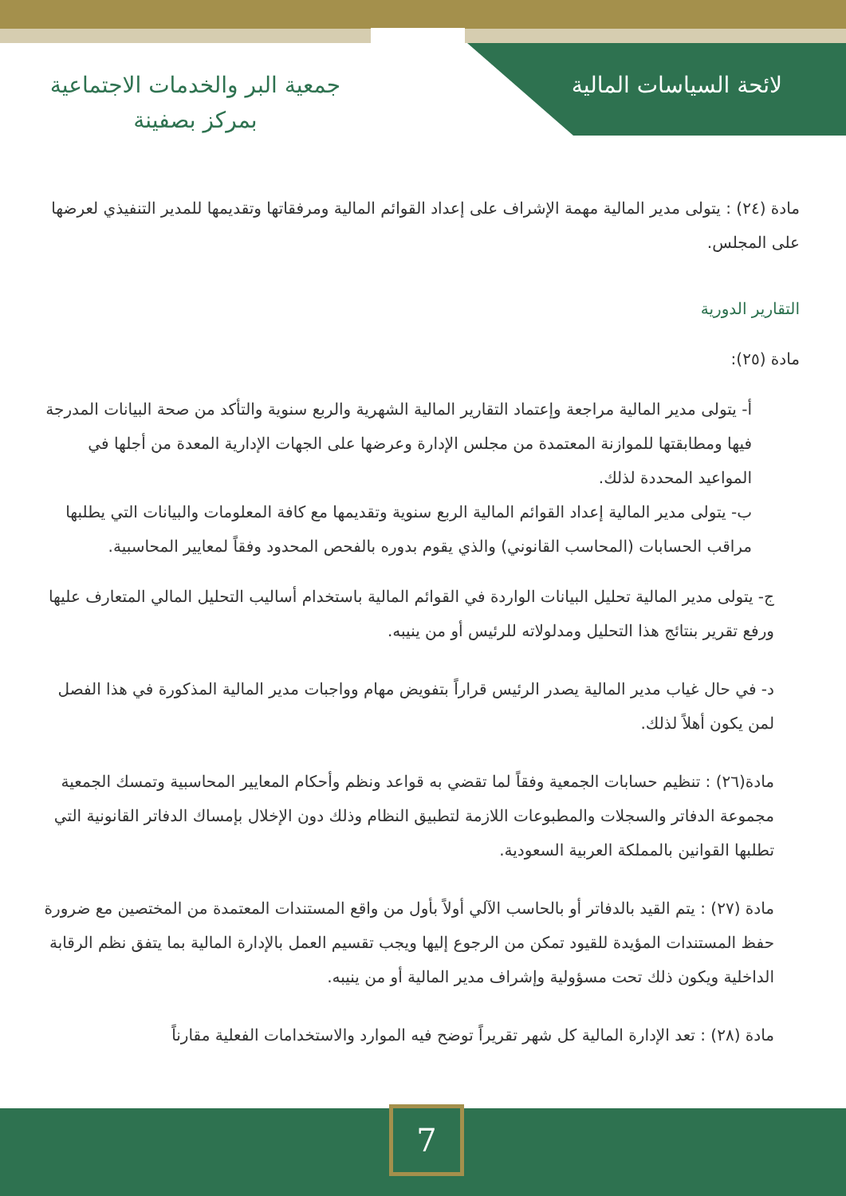لائحة السياسات المالية
جمعية البر والخدمات الاجتماعية
بمركز بصفينة
مادة (٢٤) : يتولى مدير المالية مهمة الإشراف على إعداد القوائم المالية ومرفقاتها وتقديمها للمدير التنفيذي لعرضها على المجلس.
التقارير الدورية
مادة (٢٥):
أ- يتولى مدير المالية مراجعة وإعتماد التقارير المالية الشهرية والربع سنوية والتأكد من صحة البيانات المدرجة فيها ومطابقتها للموازنة المعتمدة من مجلس الإدارة وعرضها على الجهات الإدارية المعدة من أجلها في المواعيد المحددة لذلك.
ب- يتولى مدير المالية إعداد القوائم المالية الربع سنوية وتقديمها مع كافة المعلومات والبيانات التي يطلبها مراقب الحسابات (المحاسب القانوني) والذي يقوم بدوره بالفحص المحدود وفقاً لمعايير المحاسبية.
ج- يتولى مدير المالية تحليل البيانات الواردة في القوائم المالية باستخدام أساليب التحليل المالي المتعارف عليها ورفع تقرير بنتائج هذا التحليل ومدلولاته للرئيس أو من ينيبه.
د- في حال غياب مدير المالية يصدر الرئيس قراراً بتفويض مهام وواجبات مدير المالية المذكورة في هذا الفصل لمن يكون أهلاً لذلك.
مادة(٢٦) : تنظيم حسابات الجمعية وفقاً لما تقضي به قواعد ونظم وأحكام المعايير المحاسبية وتمسك الجمعية مجموعة الدفاتر والسجلات والمطبوعات اللازمة لتطبيق النظام وذلك دون الإخلال بإمساك الدفاتر القانونية التي تطلبها القوانين بالمملكة العربية السعودية.
مادة (٢٧) : يتم القيد بالدفاتر أو بالحاسب الآلي أولاً بأول من واقع المستندات المعتمدة من المختصين مع ضرورة حفظ المستندات المؤيدة للقيود تمكن من الرجوع إليها ويجب تقسيم العمل بالإدارة المالية بما يتفق نظم الرقابة الداخلية ويكون ذلك تحت مسؤولية وإشراف مدير المالية أو من ينيبه.
مادة (٢٨) : تعد الإدارة المالية كل شهر تقريراً توضح فيه الموارد والاستخدامات الفعلية مقارناً
7